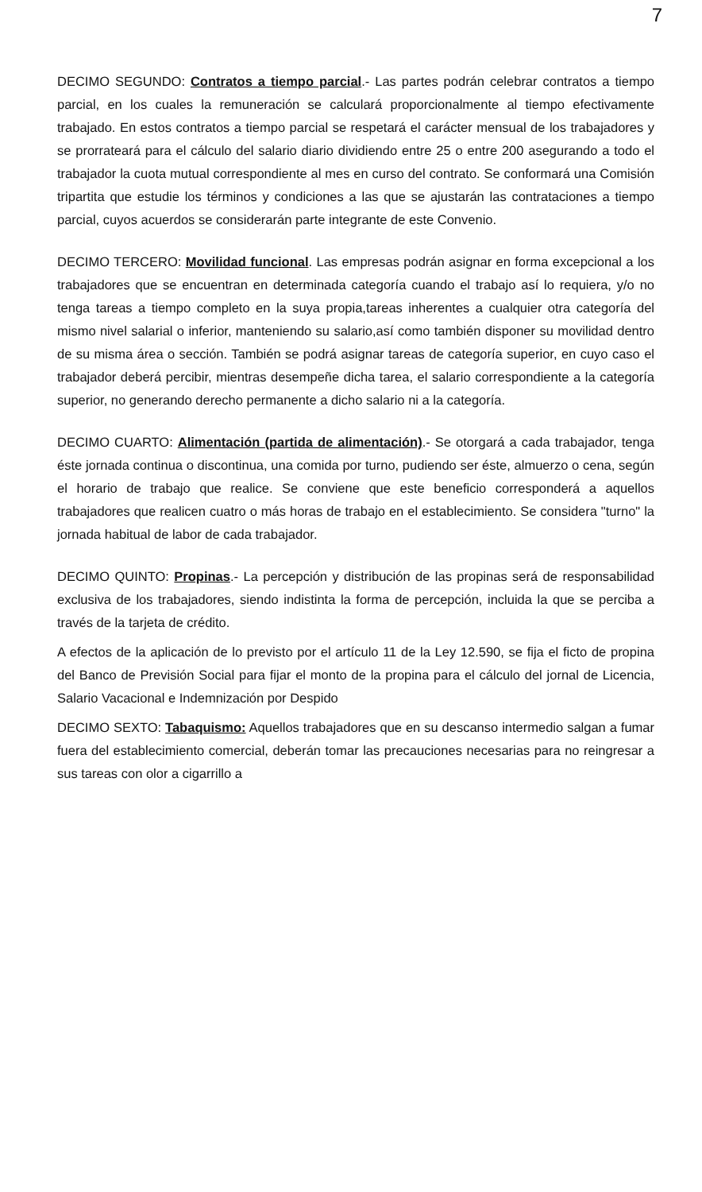7
DECIMO SEGUNDO: Contratos a tiempo parcial.- Las partes podrán celebrar contratos a tiempo parcial, en los cuales la remuneración se calculará proporcionalmente al tiempo efectivamente trabajado. En estos contratos a tiempo parcial se respetará el carácter mensual de los trabajadores y se prorrateará para el cálculo del salario diario dividiendo entre 25 o entre 200 asegurando a todo el trabajador la cuota mutual correspondiente al mes en curso del contrato. Se conformará una Comisión tripartita que estudie los términos y condiciones a las que se ajustarán las contrataciones a tiempo parcial, cuyos acuerdos se considerarán parte integrante de este Convenio.
DECIMO TERCERO: Movilidad funcional. Las empresas podrán asignar en forma excepcional a los trabajadores que se encuentran en determinada categoría cuando el trabajo así lo requiera, y/o no tenga tareas a tiempo completo en la suya propia,tareas inherentes a cualquier otra categoría del mismo nivel salarial o inferior, manteniendo su salario,así como también disponer su movilidad dentro de su misma área o sección. También se podrá asignar tareas de categoría superior, en cuyo caso el trabajador deberá percibir, mientras desempeñe dicha tarea, el salario correspondiente a la categoría superior, no generando derecho permanente a dicho salario ni a la categoría.
DECIMO CUARTO: Alimentación (partida de alimentación).- Se otorgará a cada trabajador, tenga éste jornada continua o discontinua, una comida por turno, pudiendo ser éste, almuerzo o cena, según el horario de trabajo que realice. Se conviene que este beneficio corresponderá a aquellos trabajadores que realicen cuatro o más horas de trabajo en el establecimiento. Se considera "turno" la jornada habitual de labor de cada trabajador.
DECIMO QUINTO: Propinas.- La percepción y distribución de las propinas será de responsabilidad exclusiva de los trabajadores, siendo indistinta la forma de percepción, incluida la que se perciba a través de la tarjeta de crédito.
A efectos de la aplicación de lo previsto por el artículo 11 de la Ley 12.590, se fija el ficto de propina del Banco de Previsión Social para fijar el monto de la propina para el cálculo del jornal de Licencia, Salario Vacacional e Indemnización por Despido
DECIMO SEXTO: Tabaquismo: Aquellos trabajadores que en su descanso intermedio salgan a fumar fuera del establecimiento comercial, deberán tomar las precauciones necesarias para no reingresar a sus tareas con olor a cigarrillo a